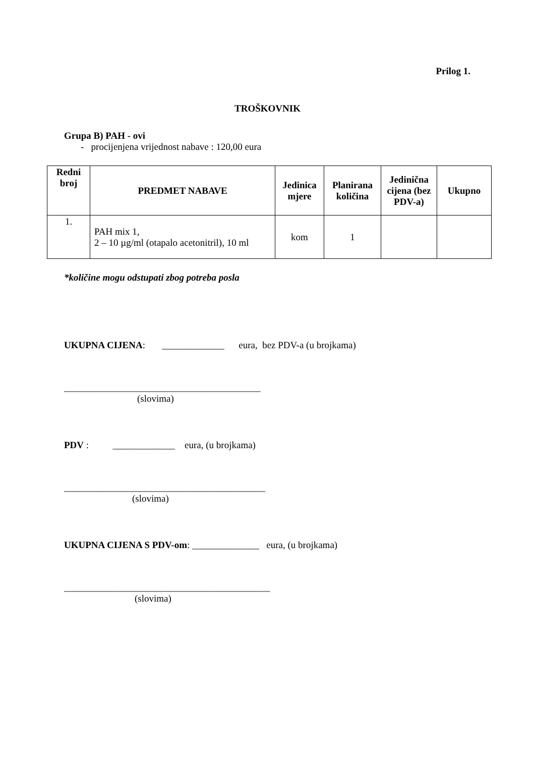Prilog 1.
TROŠKOVNIK
Grupa B) PAH - ovi
- procijenjena vrijednost nabave : 120,00 eura
| Redni broj | PREDMET NABAVE | Jedinica mjere | Planirana količina | Jedinična cijena (bez PDV-a) | Ukupno |
| --- | --- | --- | --- | --- | --- |
| 1. | PAH mix 1, 2 – 10 µg/ml (otapalo acetonitril), 10 ml | kom | 1 | | |
*količine mogu odstupati zbog potreba posla
UKUPNA CIJENA: _____________ eura, bez PDV-a (u brojkama)
_________________________________________
(slovima)
PDV : _____________ eura, (u brojkama)
__________________________________________
(slovima)
UKUPNA CIJENA S PDV-om: ______________ eura, (u brojkama)
___________________________________________
(slovima)